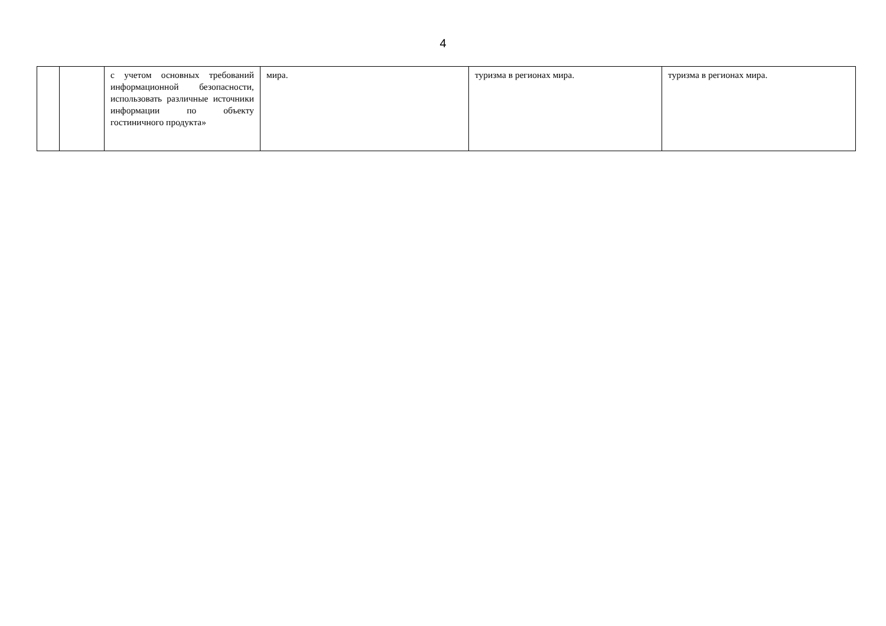4
| | | с учетом основных требований информационной безопасности, использовать различные источники информации по объекту гостиничного продукта» | мира. | туризма в регионах мира. | туризма в регионах мира. |